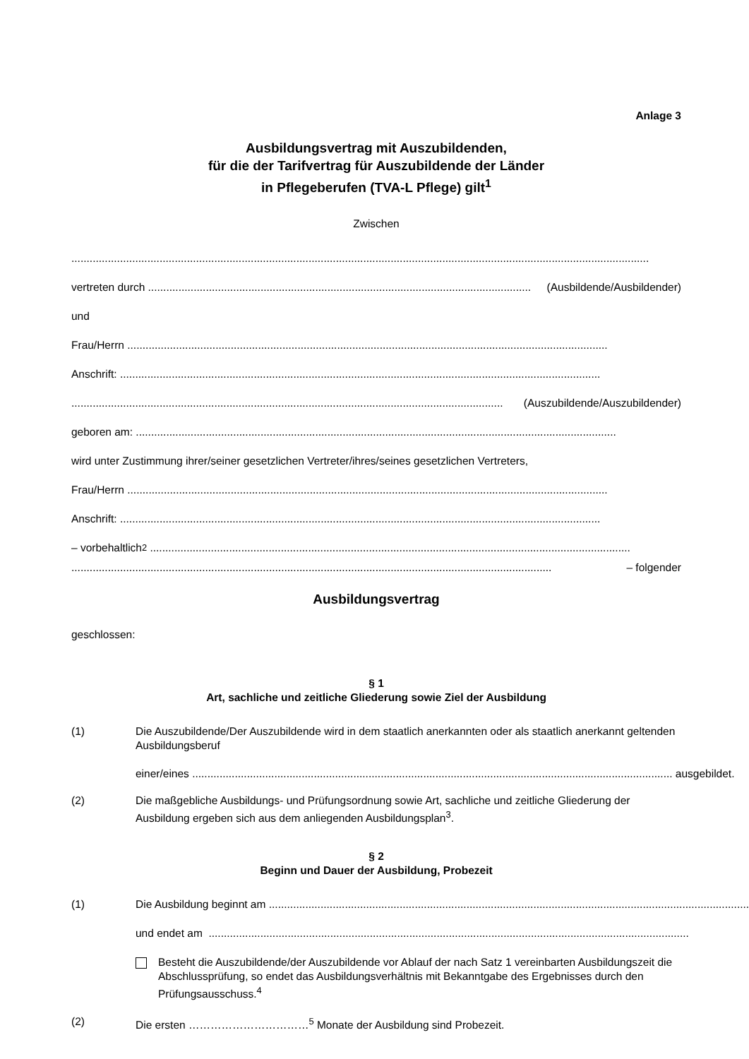Anlage 3
Ausbildungsvertrag mit Auszubildenden,
für die der Tarifvertrag für Auszubildende der Länder
in Pflegeberufen (TVA-L Pflege) gilt<sup>1</sup>
Zwischen
..............................................................................................................................................................................................
vertreten durch .............................................................................................................................. (Ausbildende/Ausbildender)
und
Frau/Herrn ..............................................................................................................................................................
Anschrift: ..............................................................................................................................................................
.............................................................................................................................................. (Auszubildende/Auszubildender)
geboren am: ..............................................................................................................................................................
wird unter Zustimmung ihrer/seiner gesetzlichen Vertreter/ihres/seines gesetzlichen Vertreters,
Frau/Herrn ..............................................................................................................................................................
Anschrift: ..............................................................................................................................................................
– vorbehaltlich<sup>2</sup> ..............................................................................................................................................................
.............................................................................................................................................................. – folgender
Ausbildungsvertrag
geschlossen:
§ 1
Art, sachliche und zeitliche Gliederung sowie Ziel der Ausbildung
(1) Die Auszubildende/Der Auszubildende wird in dem staatlich anerkannten oder als staatlich anerkannt geltenden Ausbildungsberuf
einer/eines .............................................................................................................................................................. ausgebildet.
(2) Die maßgebliche Ausbildungs- und Prüfungsordnung sowie Art, sachliche und zeitliche Gliederung der Ausbildung ergeben sich aus dem anliegenden Ausbildungsplan<sup>3</sup>.
§ 2
Beginn und Dauer der Ausbildung, Probezeit
(1)
Die Ausbildung beginnt am ..............................................................................................................................................................
und endet am ..............................................................................................................................................................
Besteht die Auszubildende/der Auszubildende vor Ablauf der nach Satz 1 vereinbarten Ausbildungszeit die Abschlussprüfung, so endet das Ausbildungsverhältnis mit Bekanntgabe des Ergebnisses durch den Prüfungsausschuss.<sup>4</sup>
(2) Die ersten ……………………………<sup>5</sup> Monate der Ausbildung sind Probezeit.